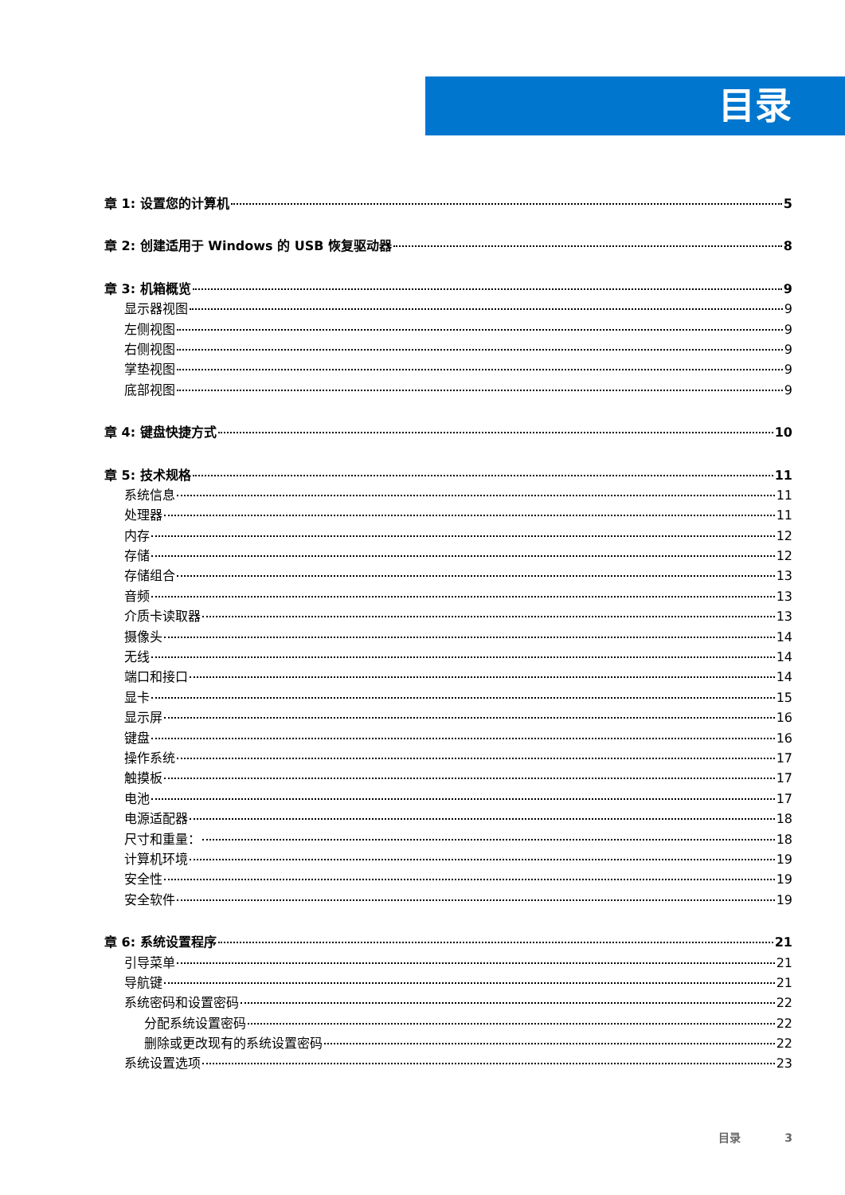目录
章 1: 设置您的计算机 5
章 2: 创建适用于 Windows 的 USB 恢复驱动器 8
章 3: 机箱概览 9
显示器视图 9
左侧视图 9
右侧视图 9
掌垫视图 9
底部视图 9
章 4: 键盘快捷方式 10
章 5: 技术规格 11
系统信息 11
处理器 11
内存 12
存储 12
存储组合 13
音频 13
介质卡读取器 13
摄像头 14
无线 14
端口和接口 14
显卡 15
显示屏 16
键盘 16
操作系统 17
触摸板 17
电池 17
电源适配器 18
尺寸和重量： 18
计算机环境 19
安全性 19
安全软件 19
章 6: 系统设置程序 21
引导菜单 21
导航键 21
系统密码和设置密码 22
分配系统设置密码 22
删除或更改现有的系统设置密码 22
系统设置选项 23
目录 3